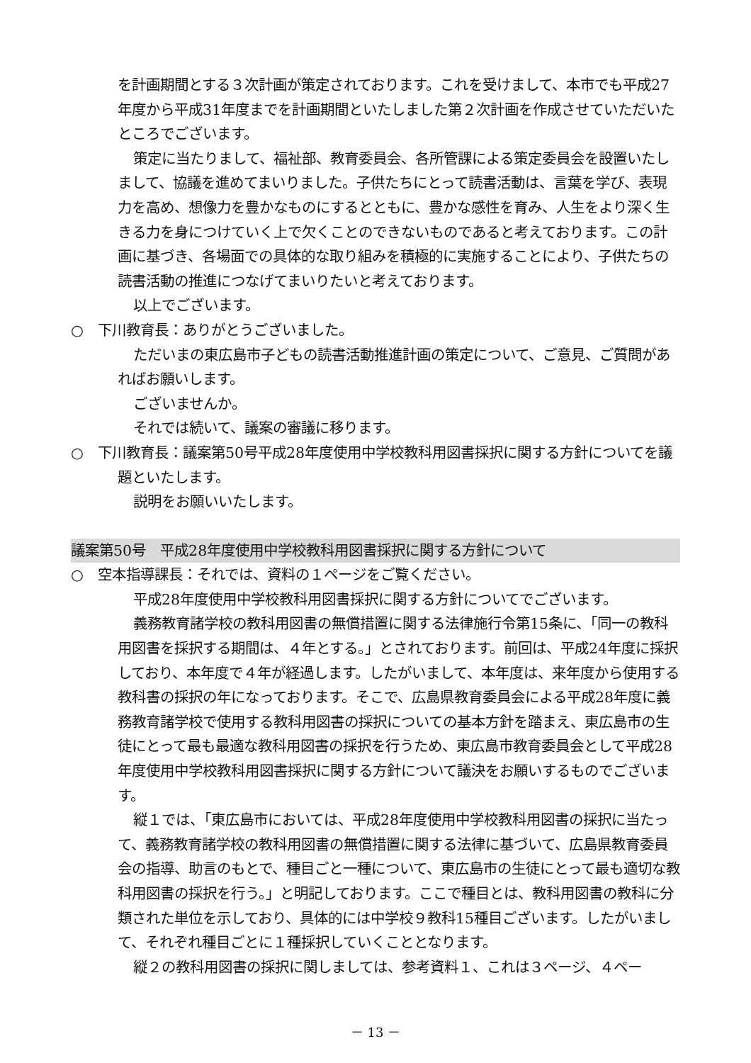を計画期間とする３次計画が策定されております。これを受けまして、本市でも平成27年度から平成31年度までを計画期間といたしました第２次計画を作成させていただいたところでございます。
策定に当たりまして、福祉部、教育委員会、各所管課による策定委員会を設置いたしまして、協議を進めてまいりました。子供たちにとって読書活動は、言葉を学び、表現力を高め、想像力を豊かなものにするとともに、豊かな感性を育み、人生をより深く生きる力を身につけていく上で欠くことのできないものであると考えております。この計画に基づき、各場面での具体的な取り組みを積極的に実施することにより、子供たちの読書活動の推進につなげてまいりたいと考えております。
以上でございます。
○　下川教育長：ありがとうございました。
ただいまの東広島市子どもの読書活動推進計画の策定について、ご意見、ご質問があればお願いします。
ございませんか。
それでは続いて、議案の審議に移ります。
○　下川教育長：議案第50号平成28年度使用中学校教科用図書採択に関する方針についてを議題といたします。
説明をお願いいたします。
議案第50号　平成28年度使用中学校教科用図書採択に関する方針について
○　空本指導課長：それでは、資料の１ページをご覧ください。
平成28年度使用中学校教科用図書採択に関する方針についてでございます。
義務教育諸学校の教科用図書の無償措置に関する法律施行令第15条に、「同一の教科用図書を採択する期間は、４年とする。」とされております。前回は、平成24年度に採択しており、本年度で４年が経過します。したがいまして、本年度は、来年度から使用する教科書の採択の年になっております。そこで、広島県教育委員会による平成28年度に義務教育諸学校で使用する教科用図書の採択についての基本方針を踏まえ、東広島市の生徒にとって最も最適な教科用図書の採択を行うため、東広島市教育委員会として平成28年度使用中学校教科用図書採択に関する方針について議決をお願いするものでございます。
縦１では、「東広島市においては、平成28年度使用中学校教科用図書の採択に当たって、義務教育諸学校の教科用図書の無償措置に関する法律に基づいて、広島県教育委員会の指導、助言のもとで、種目ごと一種について、東広島市の生徒にとって最も適切な教科用図書の採択を行う。」と明記しております。ここで種目とは、教科用図書の教科に分類された単位を示しており、具体的には中学校９教科15種目ございます。したがいまして、それぞれ種目ごとに１種採択していくこととなります。
縦２の教科用図書の採択に関しましては、参考資料１、これは３ページ、４ペー
－ 13 －